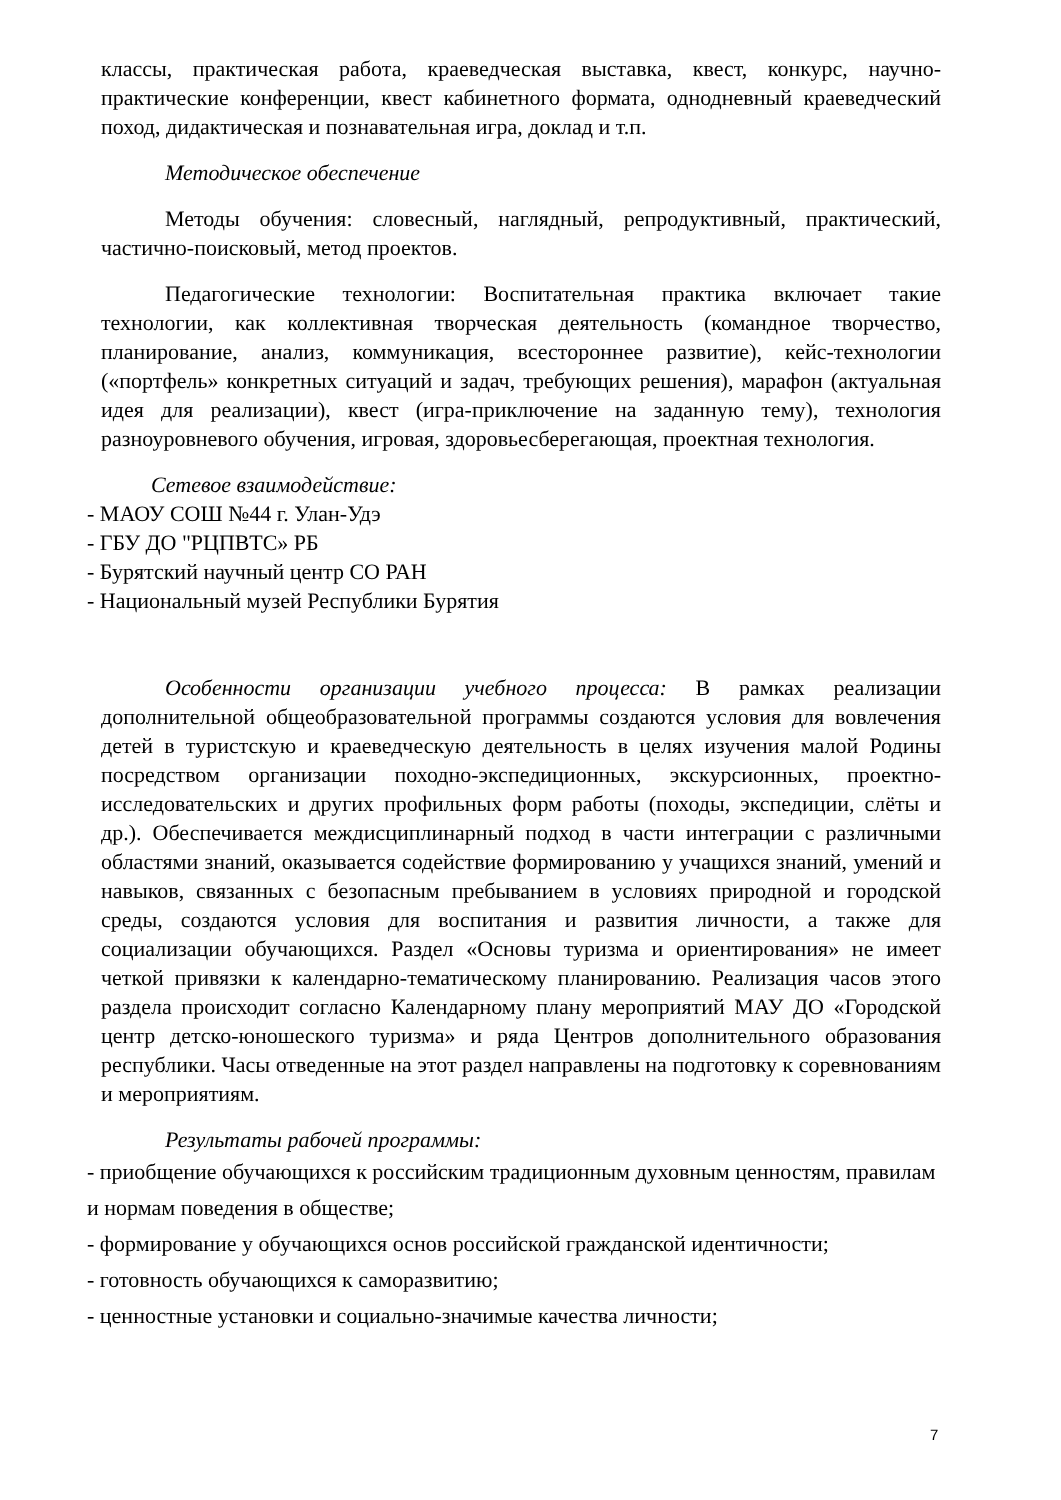классы, практическая работа, краеведческая выставка, квест, конкурс, научно-практические конференции, квест кабинетного формата, однодневный краеведческий поход, дидактическая и познавательная игра, доклад и т.п.
Методическое обеспечение
Методы обучения: словесный, наглядный, репродуктивный, практический, частично-поисковый, метод проектов.
Педагогические технологии: Воспитательная практика включает такие технологии, как коллективная творческая деятельность (командное творчество, планирование, анализ, коммуникация, всестороннее развитие), кейс-технологии («портфель» конкретных ситуаций и задач, требующих решения), марафон (актуальная идея для реализации), квест (игра-приключение на заданную тему), технология разноуровневого обучения, игровая, здоровьесберегающая, проектная технология.
Сетевое взаимодействие:
- МАОУ СОШ №44 г. Улан-Удэ
- ГБУ ДО "РЦПВТС» РБ
- Бурятский научный центр СО РАН
- Национальный музей Республики Бурятия
Особенности организации учебного процесса: В рамках реализации дополнительной общеобразовательной программы создаются условия для вовлечения детей в туристскую и краеведческую деятельность в целях изучения малой Родины посредством организации походно-экспедиционных, экскурсионных, проектно-исследовательских и других профильных форм работы (походы, экспедиции, слёты и др.). Обеспечивается междисциплинарный подход в части интеграции с различными областями знаний, оказывается содействие формированию у учащихся знаний, умений и навыков, связанных с безопасным пребыванием в условиях природной и городской среды, создаются условия для воспитания и развития личности, а также для социализации обучающихся. Раздел «Основы туризма и ориентирования» не имеет четкой привязки к календарно-тематическому планированию. Реализация часов этого раздела происходит согласно Календарному плану мероприятий МАУ ДО «Городской центр детско-юношеского туризма» и ряда Центров дополнительного образования республики. Часы отведенные на этот раздел направлены на подготовку к соревнованиям и мероприятиям.
Результаты рабочей программы:
- приобщение обучающихся к российским традиционным духовным ценностям, правилам и нормам поведения в обществе;
- формирование у обучающихся основ российской гражданской идентичности;
- готовность обучающихся к саморазвитию;
- ценностные установки и социально-значимые качества личности;
7